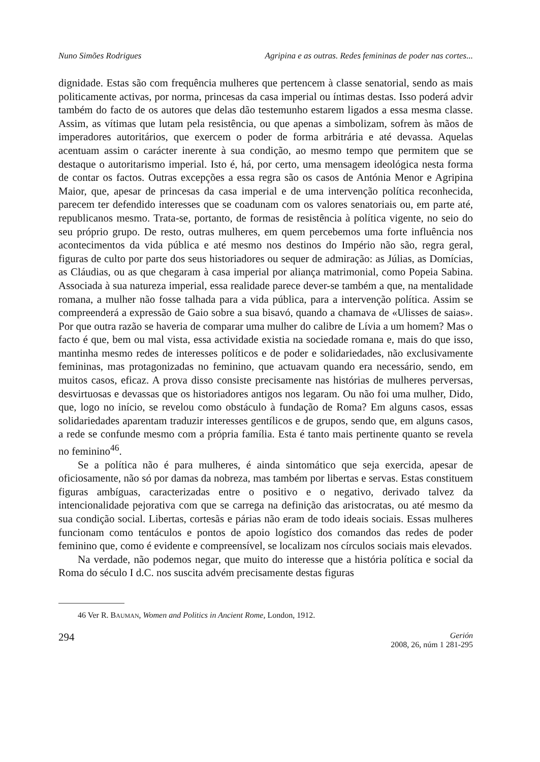Nuno Simões Rodrigues Agripina e as outras. Redes femininas de poder nas cortes...
dignidade. Estas são com frequência mulheres que pertencem à classe senatorial, sendo as mais politicamente activas, por norma, princesas da casa imperial ou íntimas destas. Isso poderá advir também do facto de os autores que delas dão testemunho estarem ligados a essa mesma classe. Assim, as vítimas que lutam pela resistência, ou que apenas a simbolizam, sofrem às mãos de imperadores autoritários, que exercem o poder de forma arbitrária e até devassa. Aquelas acentuam assim o carácter inerente à sua condição, ao mesmo tempo que permitem que se destaque o autoritarismo imperial. Isto é, há, por certo, uma mensagem ideológica nesta forma de contar os factos. Outras excepções a essa regra são os casos de Antónia Menor e Agripina Maior, que, apesar de princesas da casa imperial e de uma intervenção política reconhecida, parecem ter defendido interesses que se coadunam com os valores senatoriais ou, em parte até, republicanos mesmo. Trata-se, portanto, de formas de resistência à política vigente, no seio do seu próprio grupo. De resto, outras mulheres, em quem percebemos uma forte influência nos acontecimentos da vida pública e até mesmo nos destinos do Império não são, regra geral, figuras de culto por parte dos seus historiadores ou sequer de admiração: as Júlias, as Domícias, as Cláudias, ou as que chegaram à casa imperial por aliança matrimonial, como Popeia Sabina. Associada à sua natureza imperial, essa realidade parece dever-se também a que, na mentalidade romana, a mulher não fosse talhada para a vida pública, para a intervenção política. Assim se compreenderá a expressão de Gaio sobre a sua bisavó, quando a chamava de «Ulisses de saias». Por que outra razão se haveria de comparar uma mulher do calibre de Lívia a um homem? Mas o facto é que, bem ou mal vista, essa actividade existia na sociedade romana e, mais do que isso, mantinha mesmo redes de interesses políticos e de poder e solidariedades, não exclusivamente femininas, mas protagonizadas no feminino, que actuavam quando era necessário, sendo, em muitos casos, eficaz. A prova disso consiste precisamente nas histórias de mulheres perversas, desvirtuosas e devassas que os historiadores antigos nos legaram. Ou não foi uma mulher, Dido, que, logo no início, se revelou como obstáculo à fundação de Roma? Em alguns casos, essas solidariedades aparentam traduzir interesses gentílicos e de grupos, sendo que, em alguns casos, a rede se confunde mesmo com a própria família. Esta é tanto mais pertinente quanto se revela no feminino<sup>46</sup>.
Se a política não é para mulheres, é ainda sintomático que seja exercida, apesar de oficiosamente, não só por damas da nobreza, mas também por libertas e servas. Estas constituem figuras ambíguas, caracterizadas entre o positivo e o negativo, derivado talvez da intencionalidade pejorativa com que se carrega na definição das aristocratas, ou até mesmo da sua condição social. Libertas, cortesãs e párias não eram de todo ideais sociais. Essas mulheres funcionam como tentáculos e pontos de apoio logístico dos comandos das redes de poder feminino que, como é evidente e compreensível, se localizam nos círculos sociais mais elevados.
Na verdade, não podemos negar, que muito do interesse que a história política e social da Roma do século I d.C. nos suscita advém precisamente destas figuras
46 Ver R. BAUMAN, Women and Politics in Ancient Rome, London, 1912.
294
Gerión
2008, 26, núm 1 281-295